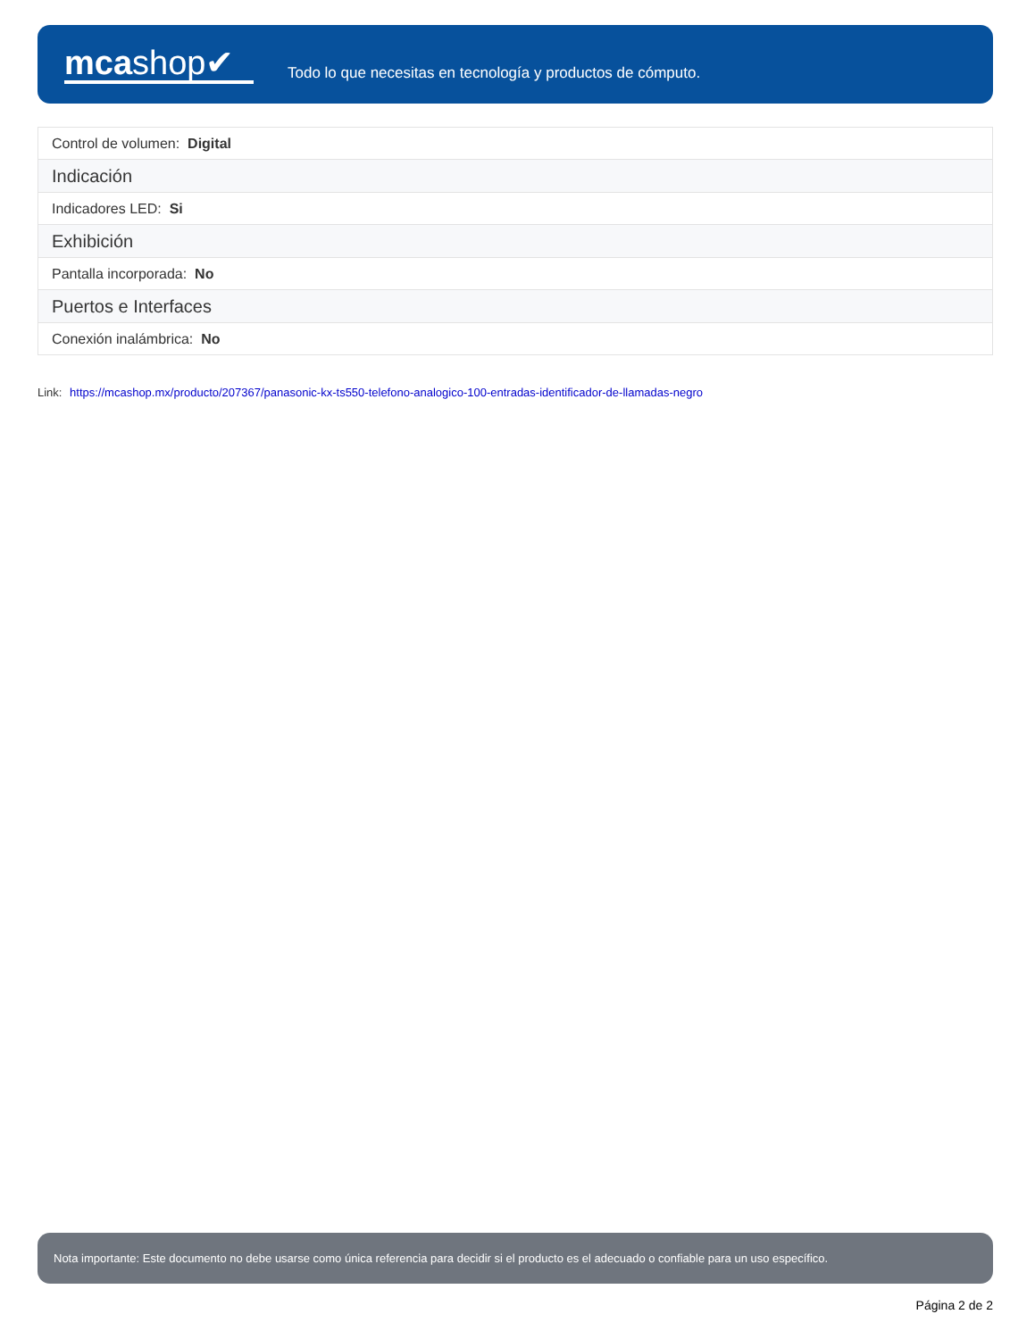mcashop✔
Todo lo que necesitas en tecnología y productos de cómputo.
| Control de volumen: Digital |
| Indicación |
| Indicadores LED: Si |
| Exhibición |
| Pantalla incorporada: No |
| Puertos e Interfaces |
| Conexión inalámbrica: No |
Link: https://mcashop.mx/producto/207367/panasonic-kx-ts550-telefono-analogico-100-entradas-identificador-de-llamadas-negro
Nota importante: Este documento no debe usarse como única referencia para decidir si el producto es el adecuado o confiable para un uso específico.
Página 2 de 2